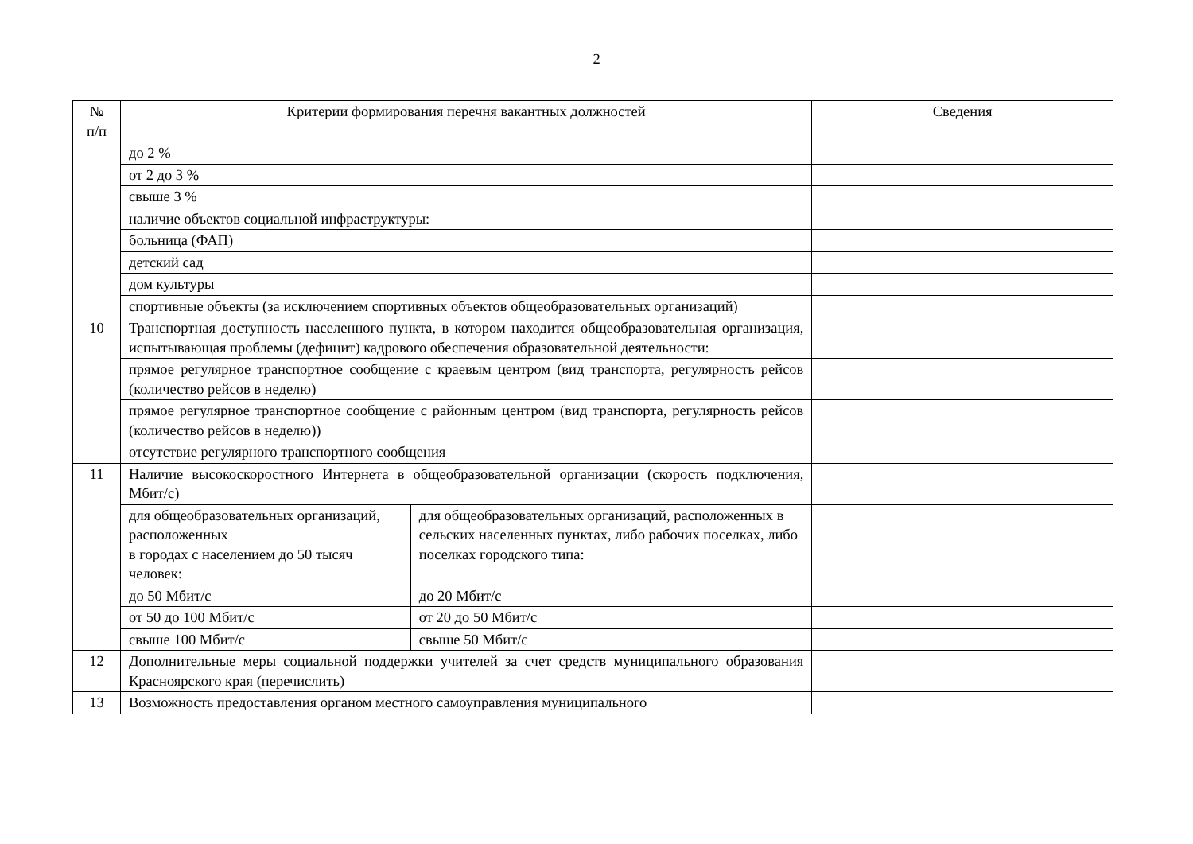2
| № п/п | Критерии формирования перечня вакантных должностей | | Сведения |
| --- | --- | --- | --- |
| | до 2 % | | |
| | от 2 до 3 % | | |
| | свыше 3 % | | |
| | наличие объектов социальной инфраструктуры: | | |
| | больница (ФАП) | | |
| | детский сад | | |
| | дом культуры | | |
| | спортивные объекты (за исключением спортивных объектов общеобразовательных организаций) | | |
| 10 | Транспортная доступность населенного пункта, в котором находится общеобразовательная организация, испытывающая проблемы (дефицит) кадрового обеспечения образовательной деятельности: | | |
| | прямое регулярное транспортное сообщение с краевым центром (вид транспорта, регулярность рейсов (количество рейсов в неделю) | | |
| | прямое регулярное транспортное сообщение с районным центром (вид транспорта, регулярность рейсов (количество рейсов в неделю)) | | |
| | отсутствие регулярного транспортного сообщения | | |
| 11 | Наличие высокоскоростного Интернета в общеобразовательной организации (скорость подключения, Мбит/с) | | |
| | для общеобразовательных организаций, расположенных в городах с населением до 50 тысяч человек: | для общеобразовательных организаций, расположенных в сельских населенных пунктах, либо рабочих поселках, либо поселках городского типа: | |
| | до 50 Мбит/с | до 20 Мбит/с | |
| | от 50 до 100 Мбит/с | от 20 до 50 Мбит/с | |
| | свыше 100 Мбит/с | свыше 50 Мбит/с | |
| 12 | Дополнительные меры социальной поддержки учителей за счет средств муниципального образования Красноярского края (перечислить) | | |
| 13 | Возможность предоставления органом местного самоуправления муниципального | | |